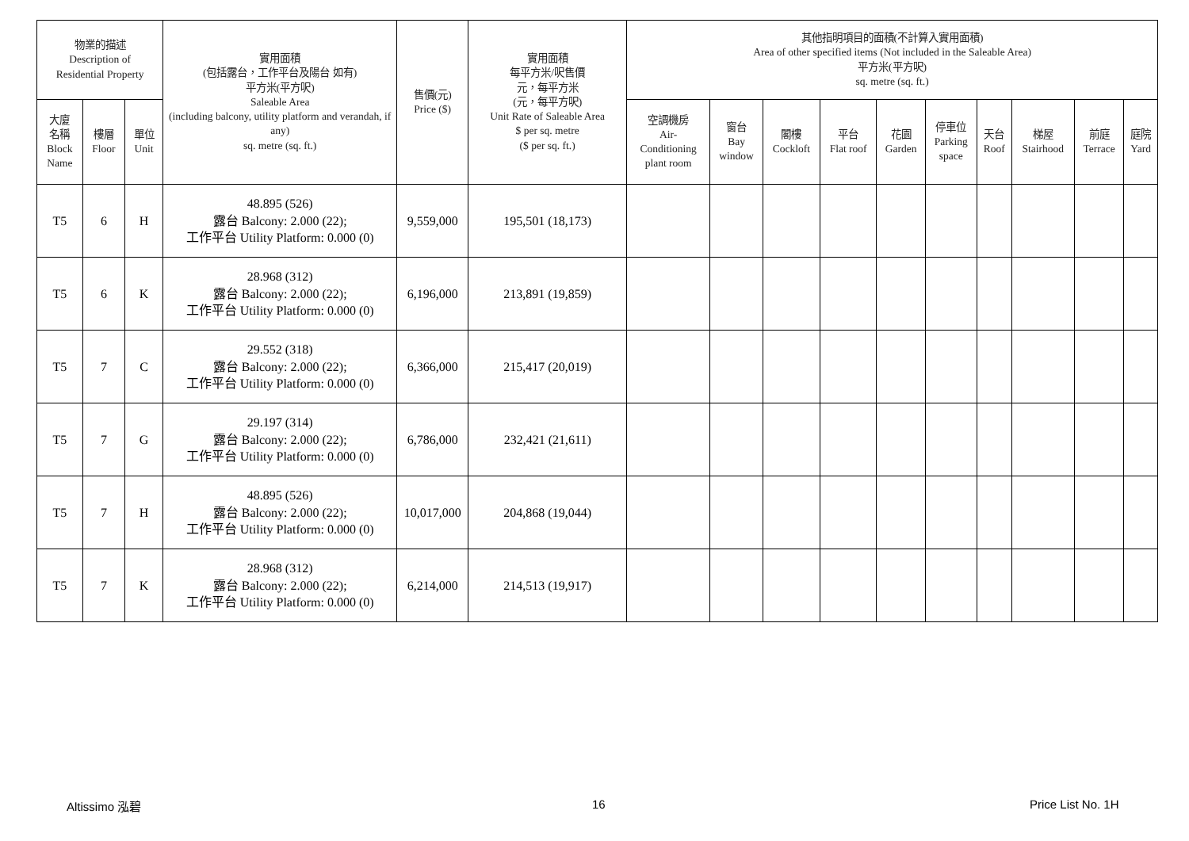| 物業的描述 Description of Residential Property | | | 實用面積 (包括露台，工作平台及陽台 如有) 平方米(平方呎) Saleable Area (including balcony, utility platform and verandah, if any) sq. metre (sq. ft.) | 售價(元) Price ($) | 實用面積 每平方米/呎售價 元，每平方米 (元，每平方呎) Unit Rate of Saleable Area $ per sq. metre ($ per sq. ft.) | 其他指明項目的面積(不計算入實用面積) Area of other specified items (Not included in the Saleable Area) 平方米(平方呎) sq. metre (sq. ft.) | | | | | | | | | |
| --- | --- | --- | --- | --- | --- | --- | --- | --- | --- | --- | --- | --- | --- | --- | --- |
| 大廈 名稱 Block Name | 樓層 Floor | 單位 Unit | | | | 空調機房 Air- Conditioning plant room | 窗台 Bay window | 閣樓 Cockloft | 平台 Flat roof | 花園 Garden | 停車位 Parking space | 天台 Roof | 梯屋 Stairhood | 前庭 Terrace | 庭院 Yard |
| T5 | 6 | H | 48.895 (526) 露台 Balcony: 2.000 (22); 工作平台 Utility Platform: 0.000 (0) | 9,559,000 | 195,501 (18,173) | | | | | | | | | | |
| T5 | 6 | K | 28.968 (312) 露台 Balcony: 2.000 (22); 工作平台 Utility Platform: 0.000 (0) | 6,196,000 | 213,891 (19,859) | | | | | | | | | | |
| T5 | 7 | C | 29.552 (318) 露台 Balcony: 2.000 (22); 工作平台 Utility Platform: 0.000 (0) | 6,366,000 | 215,417 (20,019) | | | | | | | | | | |
| T5 | 7 | G | 29.197 (314) 露台 Balcony: 2.000 (22); 工作平台 Utility Platform: 0.000 (0) | 6,786,000 | 232,421 (21,611) | | | | | | | | | | |
| T5 | 7 | H | 48.895 (526) 露台 Balcony: 2.000 (22); 工作平台 Utility Platform: 0.000 (0) | 10,017,000 | 204,868 (19,044) | | | | | | | | | | |
| T5 | 7 | K | 28.968 (312) 露台 Balcony: 2.000 (22); 工作平台 Utility Platform: 0.000 (0) | 6,214,000 | 214,513 (19,917) | | | | | | | | | | |
Altissimo 泓碧 16 Price List No. 1H